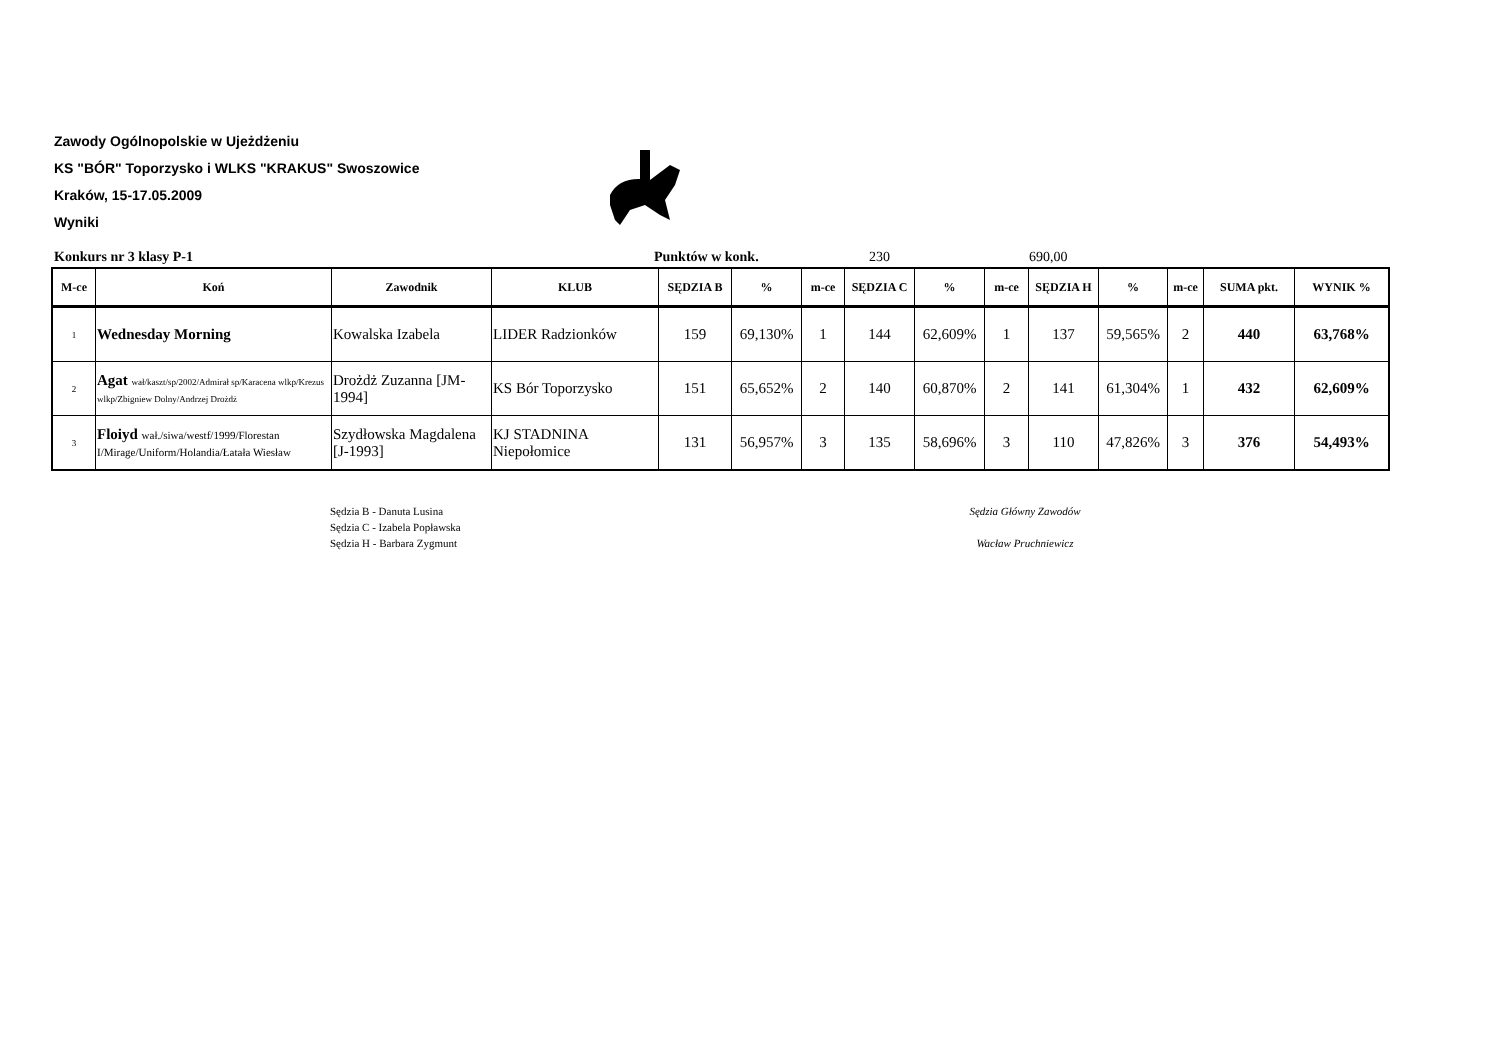Zawody Ogólnopolskie w Ujeżdżeniu
KS "BÓR" Toporzysko i WLKS "KRAKUS" Swoszowice
Kraków, 15-17.05.2009
Wyniki
Konkurs nr 3 klasy P-1 Punktów w konk. 230 690,00
| M-ce | Koń | Zawodnik | KLUB | SĘDZIA B | % | m-ce | SĘDZIA C | % | m-ce | SĘDZIA H | % | m-ce | SUMA pkt. | WYNIK % |
| --- | --- | --- | --- | --- | --- | --- | --- | --- | --- | --- | --- | --- | --- | --- |
| 1 | Wednesday Morning | Kowalska Izabela | LIDER Radzionków | 159 | 69,130% | 1 | 144 | 62,609% | 1 | 137 | 59,565% | 2 | 440 | 63,768% |
| 2 | Agat wał/kaszt/sp/2002/Admirał sp/Karacena wlkp/Krezus wlkp/Zbigniew Dolny/Andrzej Drożdż | Drożdż Zuzanna [JM-1994] | KS Bór Toporzysko | 151 | 65,652% | 2 | 140 | 60,870% | 2 | 141 | 61,304% | 1 | 432 | 62,609% |
| 3 | Floiyd wał./siwa/westf/1999/Florestan I/Mirage/Uniform/Holandia/Łatała Wiesław | Szydłowska Magdalena [J-1993] | KJ STADNINA Niepołomice | 131 | 56,957% | 3 | 135 | 58,696% | 3 | 110 | 47,826% | 3 | 376 | 54,493% |
Sędzia B - Danuta Lusina
Sędzia C - Izabela Popławska
Sędzia H - Barbara Zygmunt
Sędzia Główny Zawodów
Wacław Pruchniewicz